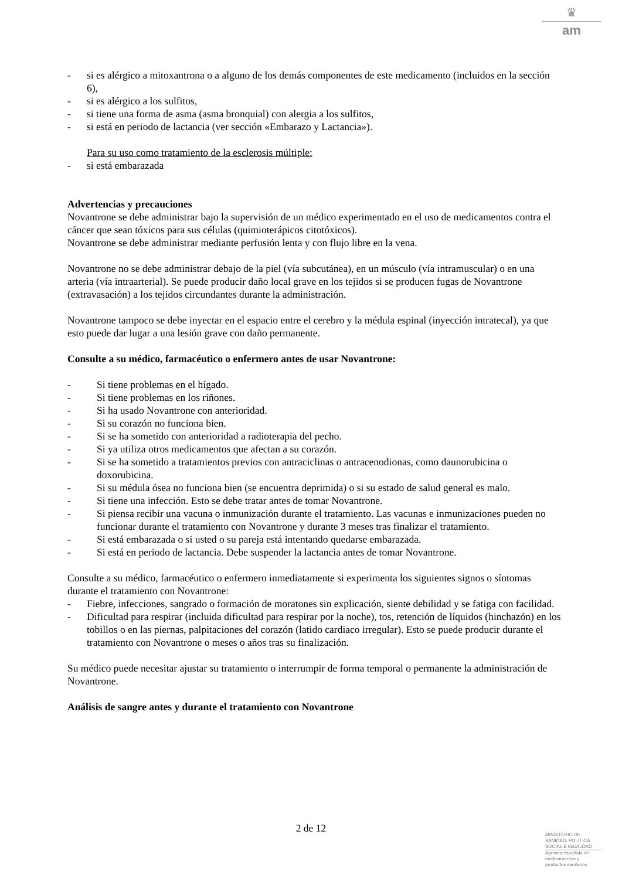♛
am
- si es alérgico a mitoxantrona o a alguno de los demás componentes de este medicamento (incluidos en la sección 6),
- si es alérgico a los sulfitos,
- si tiene una forma de asma (asma bronquial) con alergia a los sulfitos,
- si está en periodo de lactancia (ver sección «Embarazo y Lactancia»).
Para su uso como tratamiento de la esclerosis múltiple:
- si está embarazada
Advertencias y precauciones
Novantrone se debe administrar bajo la supervisión de un médico experimentado en el uso de medicamentos contra el cáncer que sean tóxicos para sus células (quimioterápicos citotóxicos).
Novantrone se debe administrar mediante perfusión lenta y con flujo libre en la vena.
Novantrone no se debe administrar debajo de la piel (vía subcutánea), en un músculo (vía intramuscular) o en una arteria (vía intraarterial). Se puede producir daño local grave en los tejidos si se producen fugas de Novantrone (extravasación) a los tejidos circundantes durante la administración.
Novantrone tampoco se debe inyectar en el espacio entre el cerebro y la médula espinal (inyección intratecal), ya que esto puede dar lugar a una lesión grave con daño permanente.
Consulte a su médico, farmacéutico o enfermero antes de usar Novantrone:
- Si tiene problemas en el hígado.
- Si tiene problemas en los riñones.
- Si ha usado Novantrone con anterioridad.
- Si su corazón no funciona bien.
- Si se ha sometido con anterioridad a radioterapia del pecho.
- Si ya utiliza otros medicamentos que afectan a su corazón.
- Si se ha sometido a tratamientos previos con antraciclinas o antracenodionas, como daunorubicina o doxorubicina.
- Si su médula ósea no funciona bien (se encuentra deprimida) o si su estado de salud general es malo.
- Si tiene una infección. Esto se debe tratar antes de tomar Novantrone.
- Si piensa recibir una vacuna o inmunización durante el tratamiento. Las vacunas e inmunizaciones pueden no funcionar durante el tratamiento con Novantrone y durante 3 meses tras finalizar el tratamiento.
- Si está embarazada o si usted o su pareja está intentando quedarse embarazada.
- Si está en periodo de lactancia. Debe suspender la lactancia antes de tomar Novantrone.
Consulte a su médico, farmacéutico o enfermero inmediatamente si experimenta los siguientes signos o síntomas durante el tratamiento con Novantrone:
- Fiebre, infecciones, sangrado o formación de moratones sin explicación, siente debilidad y se fatiga con facilidad.
- Dificultad para respirar (incluida dificultad para respirar por la noche), tos, retención de líquidos (hinchazón) en los tobillos o en las piernas, palpitaciones del corazón (latido cardiaco irregular). Esto se puede producir durante el tratamiento con Novantrone o meses o años tras su finalización.
Su médico puede necesitar ajustar su tratamiento o interrumpir de forma temporal o permanente la administración de Novantrone.
Análisis de sangre antes y durante el tratamiento con Novantrone
2 de 12
MINISTERIO DE
SANIDAD, POLITICA
SOCIAL E IGUALDAD
Agencia española de
medicamentos y
productos sanitarios